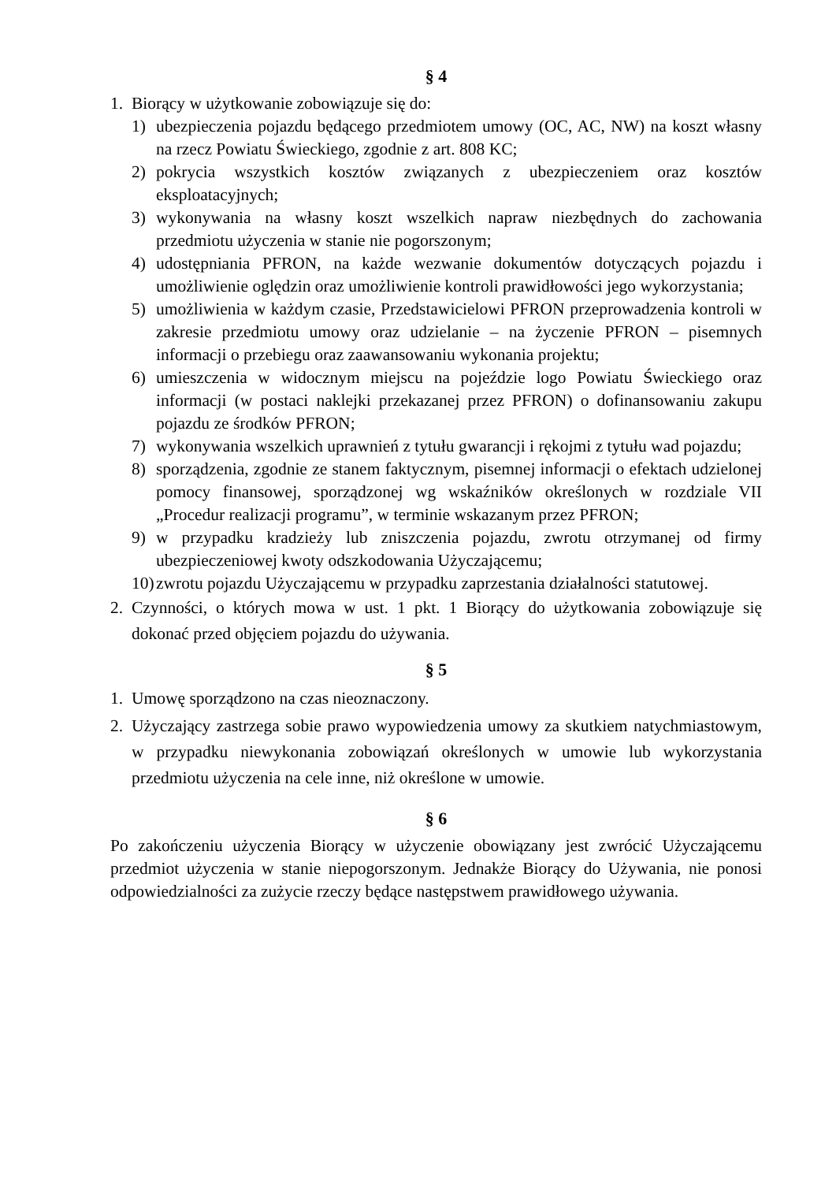§ 4
1. Biorący w użytkowanie zobowiązuje się do:
1) ubezpieczenia pojazdu będącego przedmiotem umowy (OC, AC, NW) na koszt własny na rzecz Powiatu Świeckiego, zgodnie z art. 808 KC;
2) pokrycia wszystkich kosztów związanych z ubezpieczeniem oraz kosztów eksploatacyjnych;
3) wykonywania na własny koszt wszelkich napraw niezbędnych do zachowania przedmiotu użyczenia w stanie nie pogorszonym;
4) udostępniania PFRON, na każde wezwanie dokumentów dotyczących pojazdu i umożliwienie oględzin oraz umożliwienie kontroli prawidłowości jego wykorzystania;
5) umożliwienia w każdym czasie, Przedstawicielowi PFRON przeprowadzenia kontroli w zakresie przedmiotu umowy oraz udzielanie – na życzenie PFRON – pisemnych informacji o przebiegu oraz zaawansowaniu wykonania projektu;
6) umieszczenia w widocznym miejscu na pojeździe logo Powiatu Świeckiego oraz informacji (w postaci naklejki przekazanej przez PFRON) o dofinansowaniu zakupu pojazdu ze środków PFRON;
7) wykonywania wszelkich uprawnień z tytułu gwarancji i rękojmi z tytułu wad pojazdu;
8) sporządzenia, zgodnie ze stanem faktycznym, pisemnej informacji o efektach udzielonej pomocy finansowej, sporządzonej wg wskaźników określonych w rozdziale VII „Procedur realizacji programu”, w terminie wskazanym przez PFRON;
9) w przypadku kradzieży lub zniszczenia pojazdu, zwrotu otrzymanej od firmy ubezpieczeniowej kwoty odszkodowania Użyczającemu;
10)
zwrotu pojazdu Użyczającemu w przypadku zaprzestania działalności statutowej.
2. Czynności, o których mowa w ust. 1 pkt. 1 Biorący do użytkowania zobowiązuje się dokonać przed objęciem pojazdu do używania.
§ 5
1. Umowę sporządzono na czas nieoznaczony.
2. Użyczający zastrzega sobie prawo wypowiedzenia umowy za skutkiem natychmiastowym, w przypadku niewykonania zobowiązań określonych w umowie lub wykorzystania przedmiotu użyczenia na cele inne, niż określone w umowie.
§ 6
Po zakończeniu użyczenia Biorący w użyczenie obowiązany jest zwrócić Użyczającemu przedmiot użyczenia w stanie niepogorszonym. Jednakże Biorący do Używania, nie ponosi odpowiedzialności za zużycie rzeczy będące następstwem prawidłowego używania.